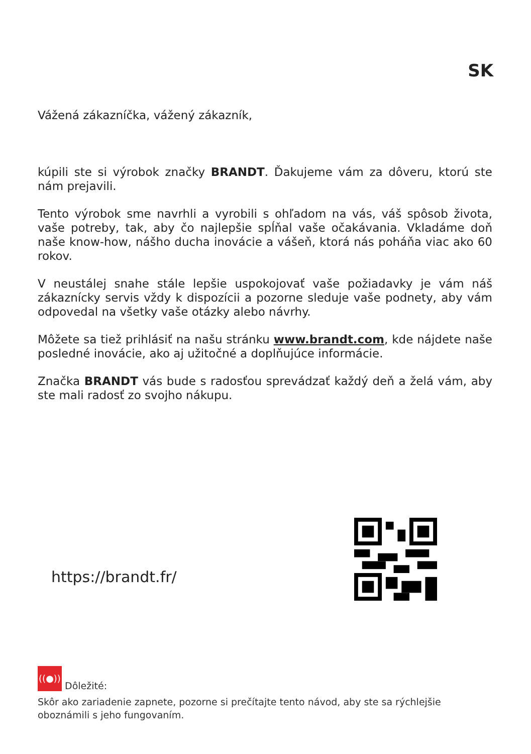SK
Vážená zákazníčka, vážený zákazník,
kúpili ste si výrobok značky BRANDT. Ďakujeme vám za dôveru, ktorú ste nám prejavili.
Tento výrobok sme navrhli a vyrobili s ohľadom na vás, váš spôsob života, vaše potreby, tak, aby čo najlepšie spĺňal vaše očakávania. Vkladáme doň naše know-how, nášho ducha inovácie a vášeň, ktorá nás poháňa viac ako 60 rokov.
V neustálej snahe stále lepšie uspokojovať vaše požiadavky je vám náš zákaznícky servis vždy k dispozícii a pozorne sleduje vaše podnety, aby vám odpovedal na všetky vaše otázky alebo návrhy.
Môžete sa tiež prihlásiť na našu stránku www.brandt.com, kde nájdete naše posledné inovácie, ako aj užitočné a doplňujúce informácie.
Značka BRANDT vás bude s radosťou sprevádzať každý deň a želá vám, aby ste mali radosť zo svojho nákupu.
https://brandt.fr/
((●)) Dôležité:
Skôr ako zariadenie zapnete, pozorne si prečítajte tento návod, aby ste sa rýchlejšie oboznámili s jeho fungovaním.